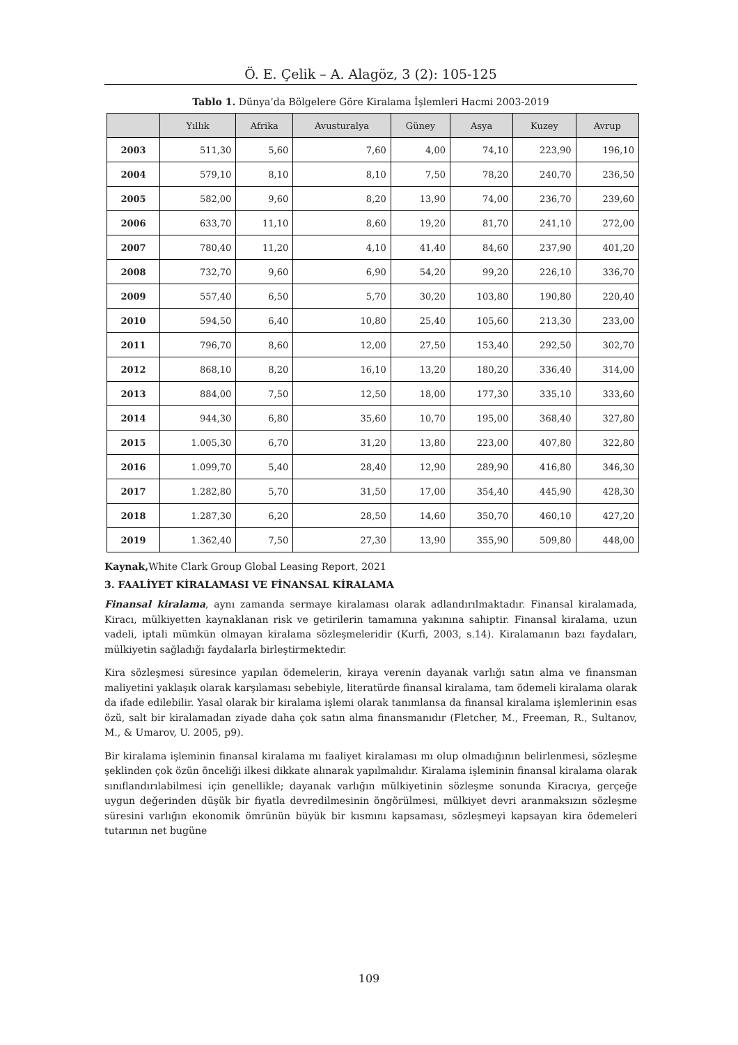Ö. E. Çelik – A. Alagöz, 3 (2): 105-125
Tablo 1. Dünya’da Bölgelere Göre Kiralama İşlemleri Hacmi 2003-2019
| | Yıllık | Afrika | Avusturalya | Güney | Asya | Kuzey | Avrup |
| --- | --- | --- | --- | --- | --- | --- | --- |
| 2003 | 511,30 | 5,60 | 7,60 | 4,00 | 74,10 | 223,90 | 196,10 |
| 2004 | 579,10 | 8,10 | 8,10 | 7,50 | 78,20 | 240,70 | 236,50 |
| 2005 | 582,00 | 9,60 | 8,20 | 13,90 | 74,00 | 236,70 | 239,60 |
| 2006 | 633,70 | 11,10 | 8,60 | 19,20 | 81,70 | 241,10 | 272,00 |
| 2007 | 780,40 | 11,20 | 4,10 | 41,40 | 84,60 | 237,90 | 401,20 |
| 2008 | 732,70 | 9,60 | 6,90 | 54,20 | 99,20 | 226,10 | 336,70 |
| 2009 | 557,40 | 6,50 | 5,70 | 30,20 | 103,80 | 190,80 | 220,40 |
| 2010 | 594,50 | 6,40 | 10,80 | 25,40 | 105,60 | 213,30 | 233,00 |
| 2011 | 796,70 | 8,60 | 12,00 | 27,50 | 153,40 | 292,50 | 302,70 |
| 2012 | 868,10 | 8,20 | 16,10 | 13,20 | 180,20 | 336,40 | 314,00 |
| 2013 | 884,00 | 7,50 | 12,50 | 18,00 | 177,30 | 335,10 | 333,60 |
| 2014 | 944,30 | 6,80 | 35,60 | 10,70 | 195,00 | 368,40 | 327,80 |
| 2015 | 1.005,30 | 6,70 | 31,20 | 13,80 | 223,00 | 407,80 | 322,80 |
| 2016 | 1.099,70 | 5,40 | 28,40 | 12,90 | 289,90 | 416,80 | 346,30 |
| 2017 | 1.282,80 | 5,70 | 31,50 | 17,00 | 354,40 | 445,90 | 428,30 |
| 2018 | 1.287,30 | 6,20 | 28,50 | 14,60 | 350,70 | 460,10 | 427,20 |
| 2019 | 1.362,40 | 7,50 | 27,30 | 13,90 | 355,90 | 509,80 | 448,00 |
Kaynak, White Clark Group Global Leasing Report, 2021
3. FAALİYET KİRALAMASI VE FİNANSAL KİRALAMA
Finansal kiralama, aynı zamanda sermaye kiralaması olarak adlandırılmaktadır. Finansal kiralamada, Kiracı, mülkiyetten kaynaklanan risk ve getirilerin tamamına yakınına sahiptir. Finansal kiralama, uzun vadeli, iptali mümkün olmayan kiralama sözleşmeleridir (Kurfi, 2003, s.14). Kiralamanın bazı faydaları, mülkiyetin sağladığı faydalarla birleştirmektedir.
Kira sözleşmesi süresince yapılan ödemelerin, kiraya verenin dayanak varlığı satın alma ve finansman maliyetini yaklaşık olarak karşılaması sebebiyle, literatürde finansal kiralama, tam ödemeli kiralama olarak da ifade edilebilir. Yasal olarak bir kiralama işlemi olarak tanımlansa da finansal kiralama işlemlerinin esas özü, salt bir kiralamadan ziyade daha çok satın alma finansmanıdır (Fletcher, M., Freeman, R., Sultanov, M., & Umarov, U. 2005, p9).
Bir kiralama işleminin finansal kiralama mı faaliyet kiralaması mı olup olmadığının belirlenmesi, sözleşme şeklinden çok özün önceliği ilkesi dikkate alınarak yapılmalıdır. Kiralama işleminin finansal kiralama olarak sınıflandırılabilmesi için genellikle; dayanak varlığın mülkiyetinin sözleşme sonunda Kiracıya, gerçeğe uygun değerinden düşük bir fiyatla devredilmesinin öngörülmesi, mülkiyet devri aranmaksızın sözleşme süresini varlığın ekonomik ömrünün büyük bir kısmını kapsaması, sözleşmeyi kapsayan kira ödemeleri tutarının net bugüne
109